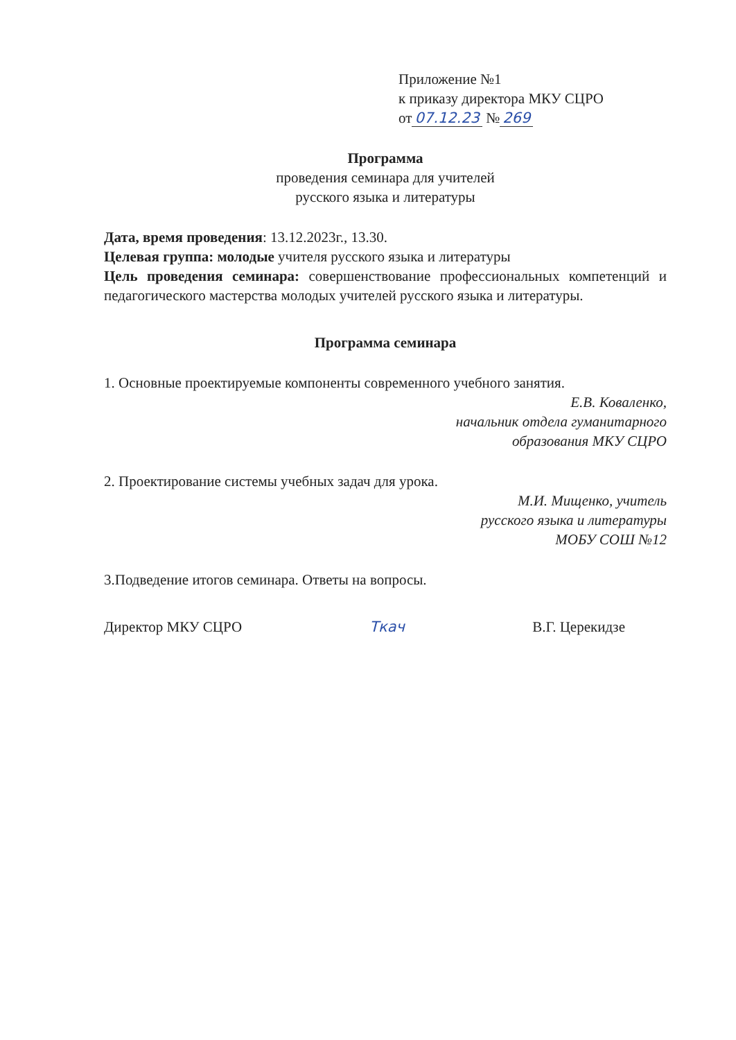Приложение №1
к приказу директора МКУ СЦРО
от 07.12.23 № 269
Программа
проведения семинара для учителей
русского языка и литературы
Дата, время проведения: 13.12.2023г., 13.30.
Целевая группа: молодые учителя русского языка и литературы
Цель проведения семинара: совершенствование профессиональных компетенций и педагогического мастерства молодых учителей русского языка и литературы.
Программа семинара
1. Основные проектируемые компоненты современного учебного занятия.
Е.В. Коваленко,
начальник отдела гуманитарного
образования МКУ СЦРО
2. Проектирование системы учебных задач для урока.
М.И. Мищенко, учитель
русского языка и литературы
МОБУ СОШ №12
3.Подведение итогов семинара. Ответы на вопросы.
Директор МКУ СЦРО Ткач В.Г. Церекидзе